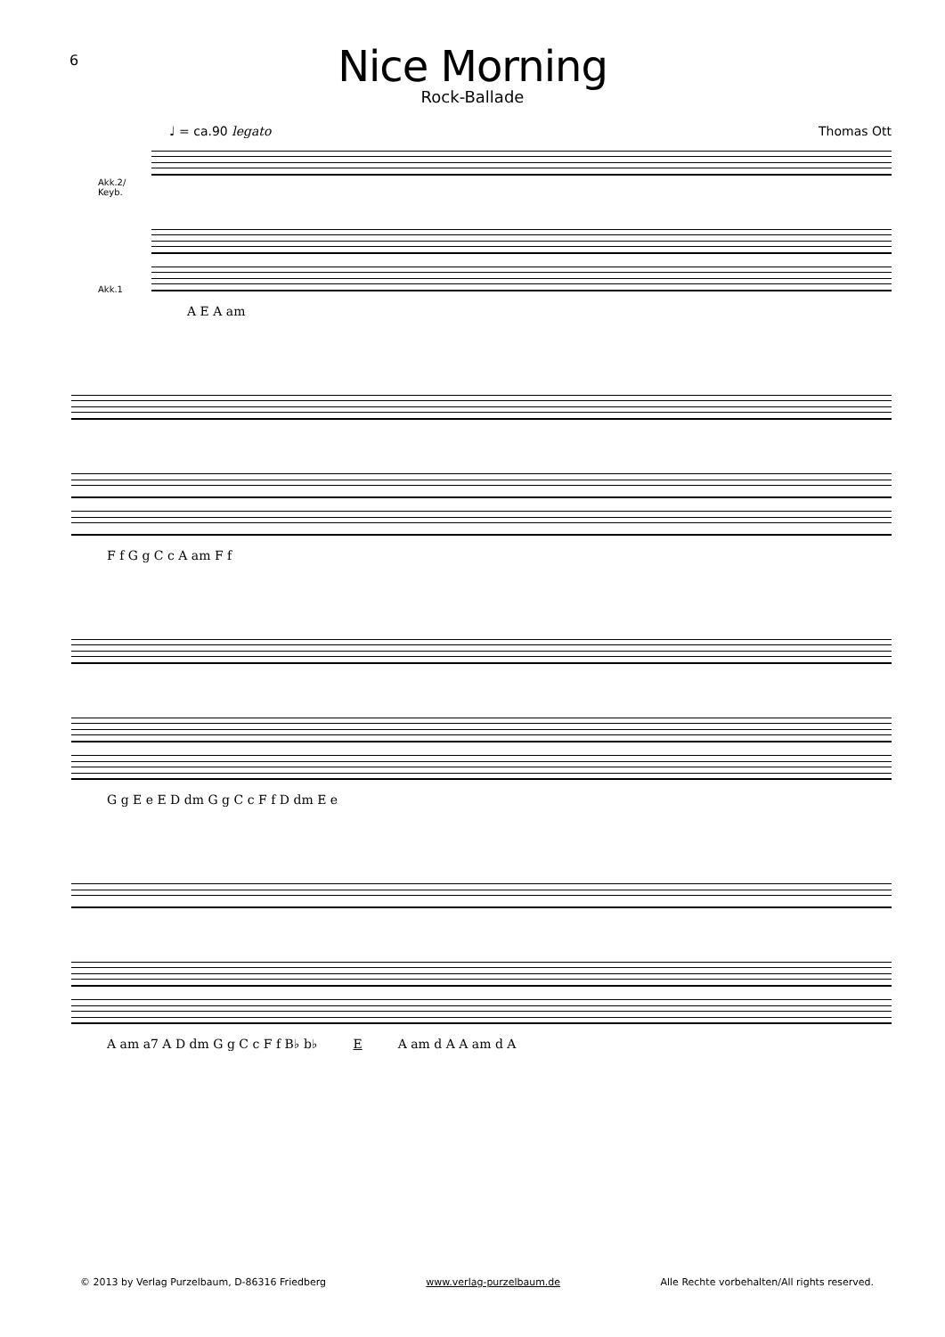6
Nice Morning
Rock-Ballade
♩ = ca.90 legato Thomas Ott
Akk.2/
Keyb.
Akk.1
A E A am
F f G g C c A am F f
G g E e E D dm G g C c F f D dm E e
A am a7 A D dm G g C c F f B♭ b♭ E A am d A A am d A
© 2013 by Verlag Purzelbaum, D-86316 Friedberg www.verlag-purzelbaum.de Alle Rechte vorbehalten/All rights reserved.